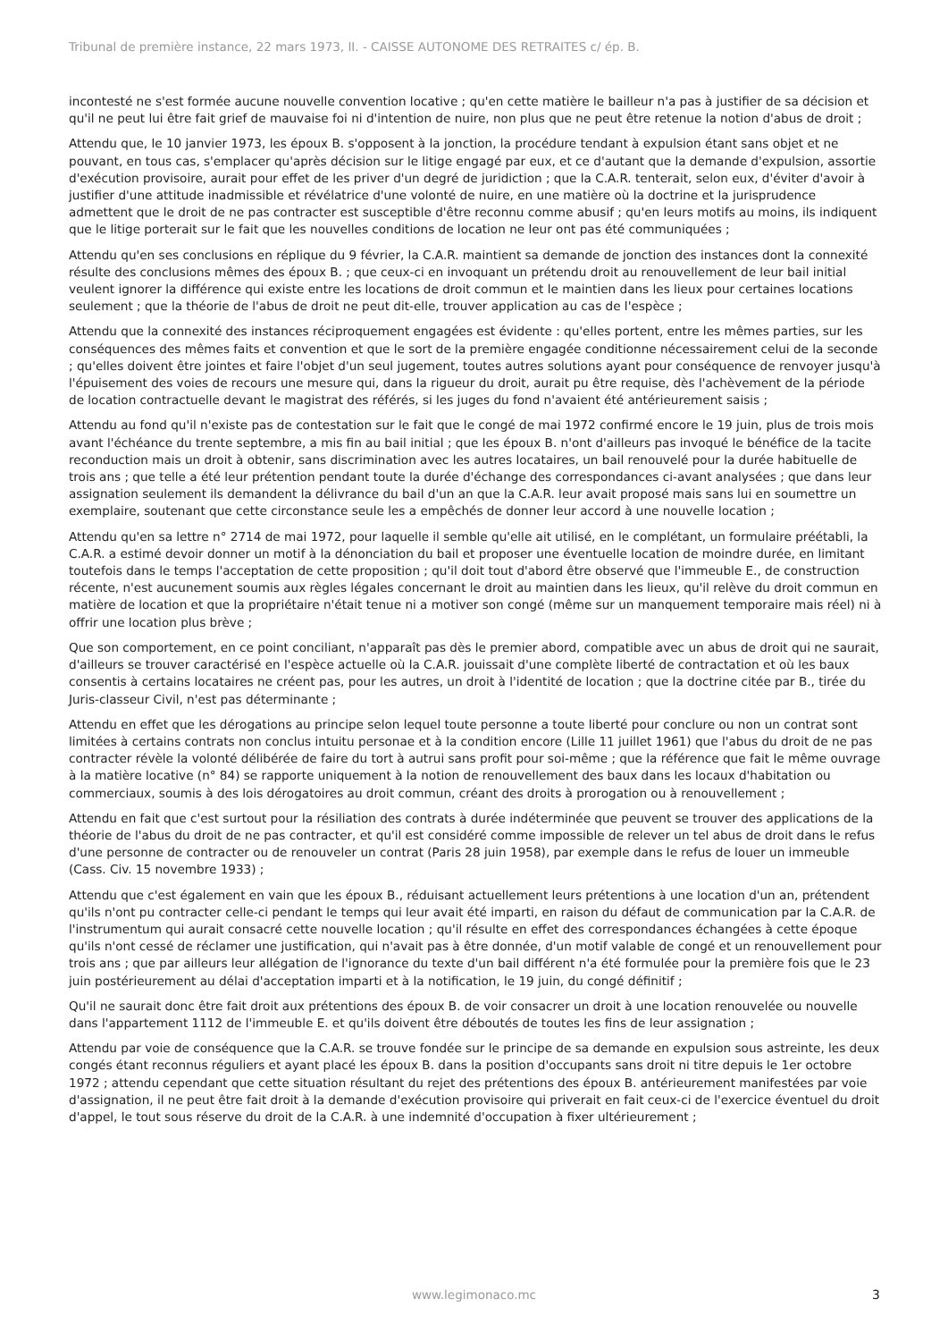Tribunal de première instance, 22 mars 1973, II. - CAISSE AUTONOME DES RETRAITES c/ ép. B.
incontesté ne s'est formée aucune nouvelle convention locative ; qu'en cette matière le bailleur n'a pas à justifier de sa décision et qu'il ne peut lui être fait grief de mauvaise foi ni d'intention de nuire, non plus que ne peut être retenue la notion d'abus de droit ;
Attendu que, le 10 janvier 1973, les époux B. s'opposent à la jonction, la procédure tendant à expulsion étant sans objet et ne pouvant, en tous cas, s'emplacer qu'après décision sur le litige engagé par eux, et ce d'autant que la demande d'expulsion, assortie d'exécution provisoire, aurait pour effet de les priver d'un degré de juridiction ; que la C.A.R. tenterait, selon eux, d'éviter d'avoir à justifier d'une attitude inadmissible et révélatrice d'une volonté de nuire, en une matière où la doctrine et la jurisprudence admettent que le droit de ne pas contracter est susceptible d'être reconnu comme abusif ; qu'en leurs motifs au moins, ils indiquent que le litige porterait sur le fait que les nouvelles conditions de location ne leur ont pas été communiquées ;
Attendu qu'en ses conclusions en réplique du 9 février, la C.A.R. maintient sa demande de jonction des instances dont la connexité résulte des conclusions mêmes des époux B. ; que ceux-ci en invoquant un prétendu droit au renouvellement de leur bail initial veulent ignorer la différence qui existe entre les locations de droit commun et le maintien dans les lieux pour certaines locations seulement ; que la théorie de l'abus de droit ne peut dit-elle, trouver application au cas de l'espèce ;
Attendu que la connexité des instances réciproquement engagées est évidente : qu'elles portent, entre les mêmes parties, sur les conséquences des mêmes faits et convention et que le sort de la première engagée conditionne nécessairement celui de la seconde ; qu'elles doivent être jointes et faire l'objet d'un seul jugement, toutes autres solutions ayant pour conséquence de renvoyer jusqu'à l'épuisement des voies de recours une mesure qui, dans la rigueur du droit, aurait pu être requise, dès l'achèvement de la période de location contractuelle devant le magistrat des référés, si les juges du fond n'avaient été antérieurement saisis ;
Attendu au fond qu'il n'existe pas de contestation sur le fait que le congé de mai 1972 confirmé encore le 19 juin, plus de trois mois avant l'échéance du trente septembre, a mis fin au bail initial ; que les époux B. n'ont d'ailleurs pas invoqué le bénéfice de la tacite reconduction mais un droit à obtenir, sans discrimination avec les autres locataires, un bail renouvelé pour la durée habituelle de trois ans ; que telle a été leur prétention pendant toute la durée d'échange des correspondances ci-avant analysées ; que dans leur assignation seulement ils demandent la délivrance du bail d'un an que la C.A.R. leur avait proposé mais sans lui en soumettre un exemplaire, soutenant que cette circonstance seule les a empêchés de donner leur accord à une nouvelle location ;
Attendu qu'en sa lettre n° 2714 de mai 1972, pour laquelle il semble qu'elle ait utilisé, en le complétant, un formulaire préétabli, la C.A.R. a estimé devoir donner un motif à la dénonciation du bail et proposer une éventuelle location de moindre durée, en limitant toutefois dans le temps l'acceptation de cette proposition ; qu'il doit tout d'abord être observé que l'immeuble E., de construction récente, n'est aucunement soumis aux règles légales concernant le droit au maintien dans les lieux, qu'il relève du droit commun en matière de location et que la propriétaire n'était tenue ni a motiver son congé (même sur un manquement temporaire mais réel) ni à offrir une location plus brève ;
Que son comportement, en ce point conciliant, n'apparaît pas dès le premier abord, compatible avec un abus de droit qui ne saurait, d'ailleurs se trouver caractérisé en l'espèce actuelle où la C.A.R. jouissait d'une complète liberté de contractation et où les baux consentis à certains locataires ne créent pas, pour les autres, un droit à l'identité de location ; que la doctrine citée par B., tirée du Juris-classeur Civil, n'est pas déterminante ;
Attendu en effet que les dérogations au principe selon lequel toute personne a toute liberté pour conclure ou non un contrat sont limitées à certains contrats non conclus intuitu personae et à la condition encore (Lille 11 juillet 1961) que l'abus du droit de ne pas contracter révèle la volonté délibérée de faire du tort à autrui sans profit pour soi-même ; que la référence que fait le même ouvrage à la matière locative (n° 84) se rapporte uniquement à la notion de renouvellement des baux dans les locaux d'habitation ou commerciaux, soumis à des lois dérogatoires au droit commun, créant des droits à prorogation ou à renouvellement ;
Attendu en fait que c'est surtout pour la résiliation des contrats à durée indéterminée que peuvent se trouver des applications de la théorie de l'abus du droit de ne pas contracter, et qu'il est considéré comme impossible de relever un tel abus de droit dans le refus d'une personne de contracter ou de renouveler un contrat (Paris 28 juin 1958), par exemple dans le refus de louer un immeuble (Cass. Civ. 15 novembre 1933) ;
Attendu que c'est également en vain que les époux B., réduisant actuellement leurs prétentions à une location d'un an, prétendent qu'ils n'ont pu contracter celle-ci pendant le temps qui leur avait été imparti, en raison du défaut de communication par la C.A.R. de l'instrumentum qui aurait consacré cette nouvelle location ; qu'il résulte en effet des correspondances échangées à cette époque qu'ils n'ont cessé de réclamer une justification, qui n'avait pas à être donnée, d'un motif valable de congé et un renouvellement pour trois ans ; que par ailleurs leur allégation de l'ignorance du texte d'un bail différent n'a été formulée pour la première fois que le 23 juin postérieurement au délai d'acceptation imparti et à la notification, le 19 juin, du congé définitif ;
Qu'il ne saurait donc être fait droit aux prétentions des époux B. de voir consacrer un droit à une location renouvelée ou nouvelle dans l'appartement 1112 de l'immeuble E. et qu'ils doivent être déboutés de toutes les fins de leur assignation ;
Attendu par voie de conséquence que la C.A.R. se trouve fondée sur le principe de sa demande en expulsion sous astreinte, les deux congés étant reconnus réguliers et ayant placé les époux B. dans la position d'occupants sans droit ni titre depuis le 1er octobre 1972 ; attendu cependant que cette situation résultant du rejet des prétentions des époux B. antérieurement manifestées par voie d'assignation, il ne peut être fait droit à la demande d'exécution provisoire qui priverait en fait ceux-ci de l'exercice éventuel du droit d'appel, le tout sous réserve du droit de la C.A.R. à une indemnité d'occupation à fixer ultérieurement ;
www.legimonaco.mc 3